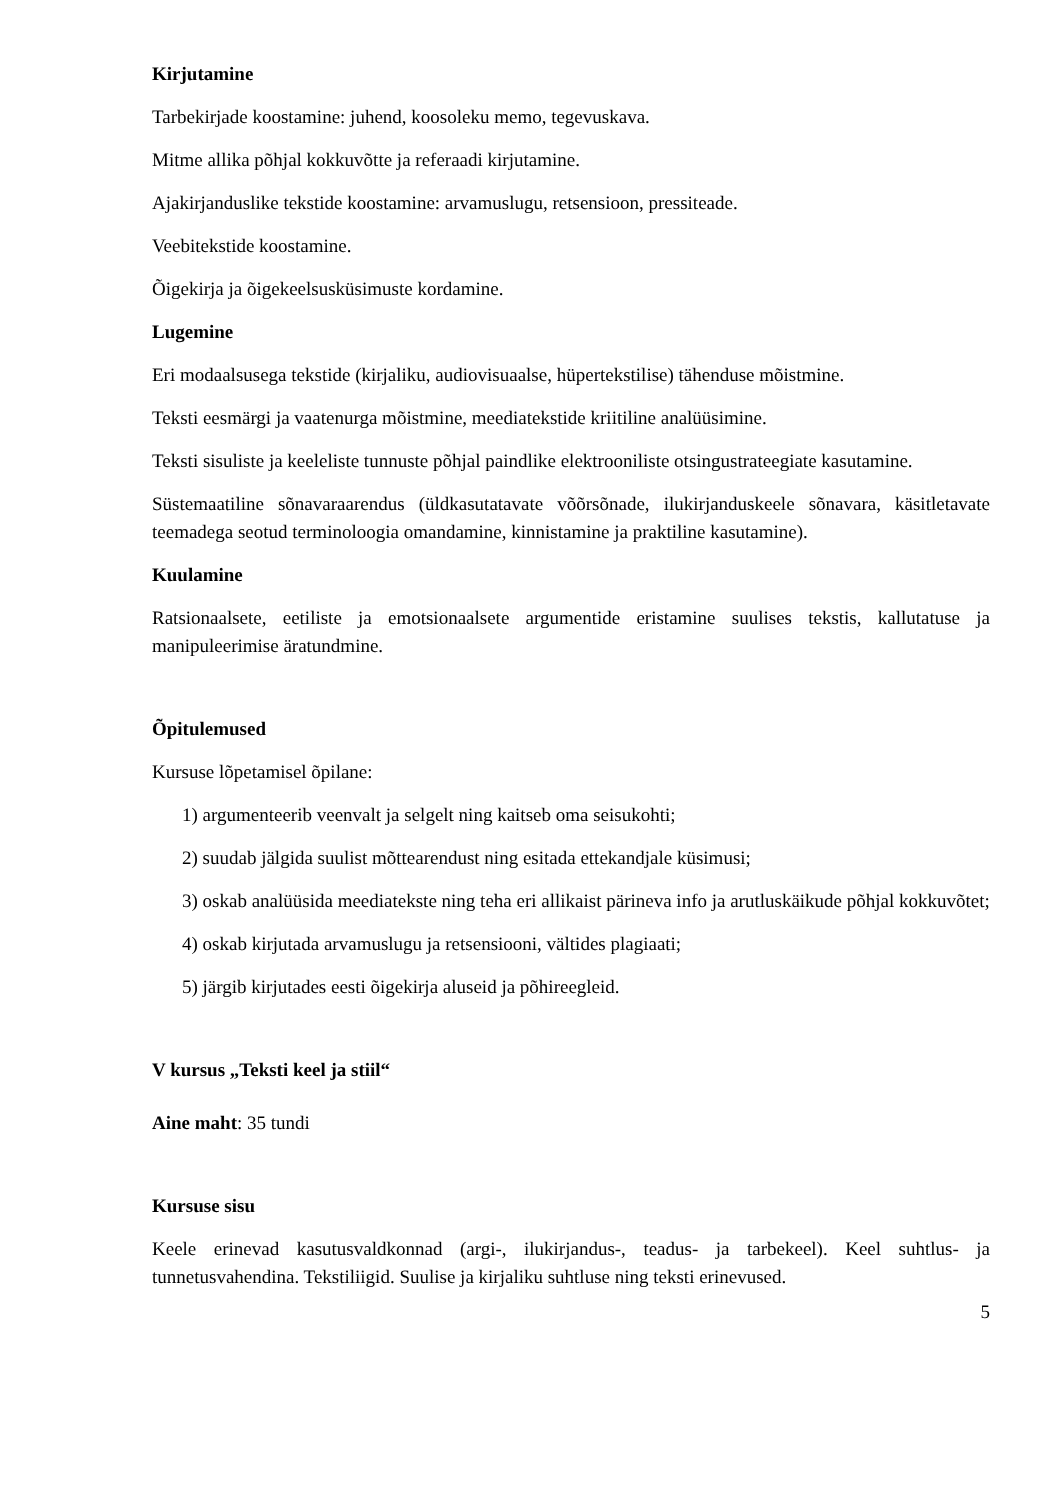Kirjutamine
Tarbekirjade koostamine: juhend, koosoleku memo, tegevuskava.
Mitme allika põhjal kokkuvõtte ja referaadi kirjutamine.
Ajakirjanduslike tekstide koostamine: arvamuslugu, retsensioon, pressiteade.
Veebitekstide koostamine.
Õigekirja ja õigekeelsusküsimuste kordamine.
Lugemine
Eri modaalsusega tekstide (kirjaliku, audiovisuaalse, hüpertekstilise) tähenduse mõistmine.
Teksti eesmärgi ja vaatenurga mõistmine, meediatekstide kriitiline analüüsimine.
Teksti sisuliste ja keeleliste tunnuste põhjal paindlike elektrooniliste otsingustrateegiate kasutamine.
Süstemaatiline sõnavaraarendus (üldkasutatavate võõrsõnade, ilukirjanduskeele sõnavara, käsitletavate teemadega seotud terminoloogia omandamine, kinnistamine ja praktiline kasutamine).
Kuulamine
Ratsionaalsete, eetiliste ja emotsionaalsete argumentide eristamine suulises tekstis, kallutatuse ja manipuleerimise äratundmine.
Õpitulemused
Kursuse lõpetamisel õpilane:
1) argumenteerib veenvalt ja selgelt ning kaitseb oma seisukohti;
2) suudab jälgida suulist mõttearendust ning esitada ettekandjale küsimusi;
3) oskab analüüsida meediatekste ning teha eri allikaist pärineva info ja arutluskäikude põhjal kokkuvõtet;
4) oskab kirjutada arvamuslugu ja retsensiooni, vältides plagiaati;
5) järgib kirjutades eesti õigekirja aluseid ja põhireegleid.
V kursus „Teksti keel ja stiil“
Aine maht: 35 tundi
Kursuse sisu
Keele erinevad kasutusvaldkonnad (argi-, ilukirjandus-, teadus- ja tarbekeel). Keel suhtlus- ja tunnetusvahendina. Tekstiliigid. Suulise ja kirjaliku suhtluse ning teksti erinevused.
5